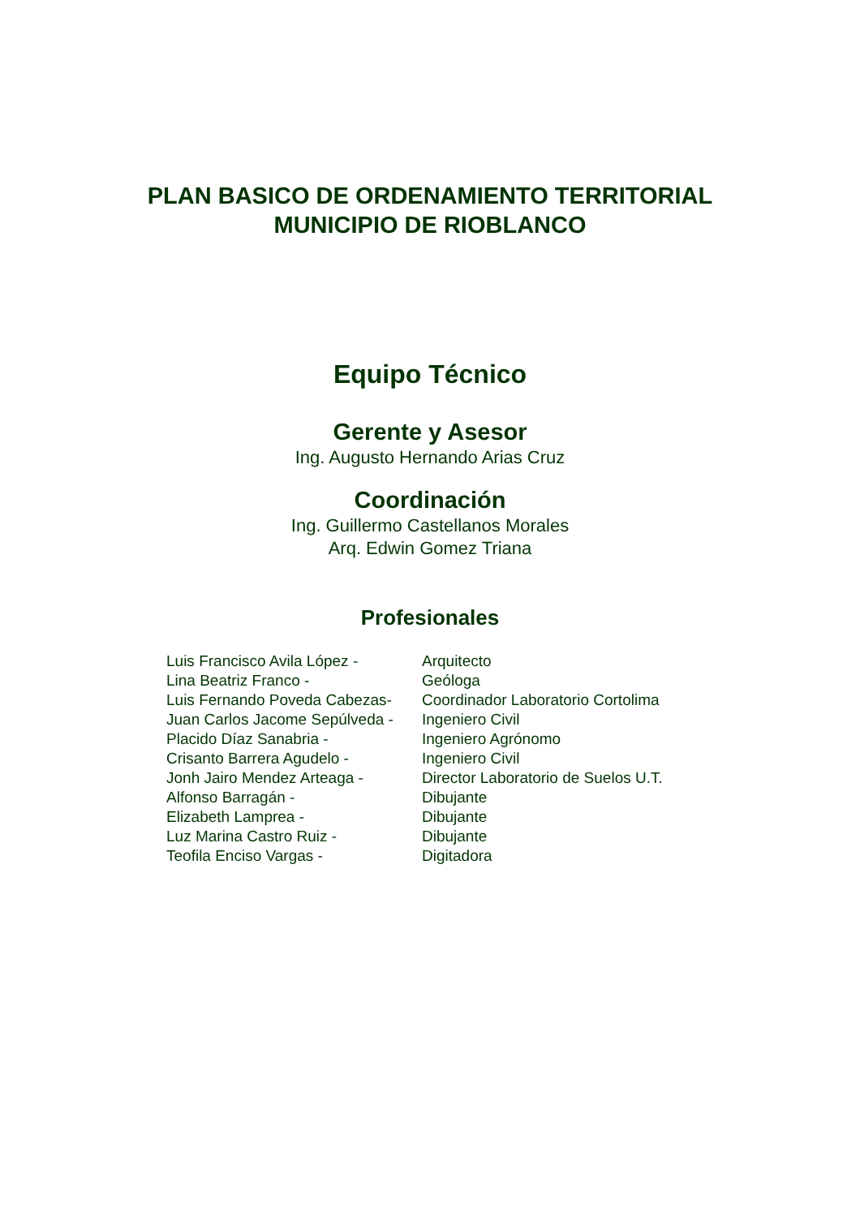PLAN BASICO DE ORDENAMIENTO TERRITORIAL
MUNICIPIO DE RIOBLANCO
Equipo Técnico
Gerente y Asesor
Ing. Augusto Hernando Arias Cruz
Coordinación
Ing. Guillermo Castellanos Morales
Arq. Edwin Gomez Triana
Profesionales
| Luis Francisco Avila López - | Arquitecto |
| Lina Beatriz Franco - | Geóloga |
| Luis Fernando Poveda Cabezas- | Coordinador Laboratorio Cortolima |
| Juan Carlos Jacome Sepúlveda - | Ingeniero Civil |
| Placido Díaz Sanabria - | Ingeniero Agrónomo |
| Crisanto Barrera Agudelo - | Ingeniero Civil |
| Jonh Jairo Mendez Arteaga - | Director Laboratorio de Suelos U.T. |
| Alfonso Barragán - | Dibujante |
| Elizabeth Lamprea - | Dibujante |
| Luz Marina Castro Ruiz - | Dibujante |
| Teofila Enciso Vargas - | Digitadora |